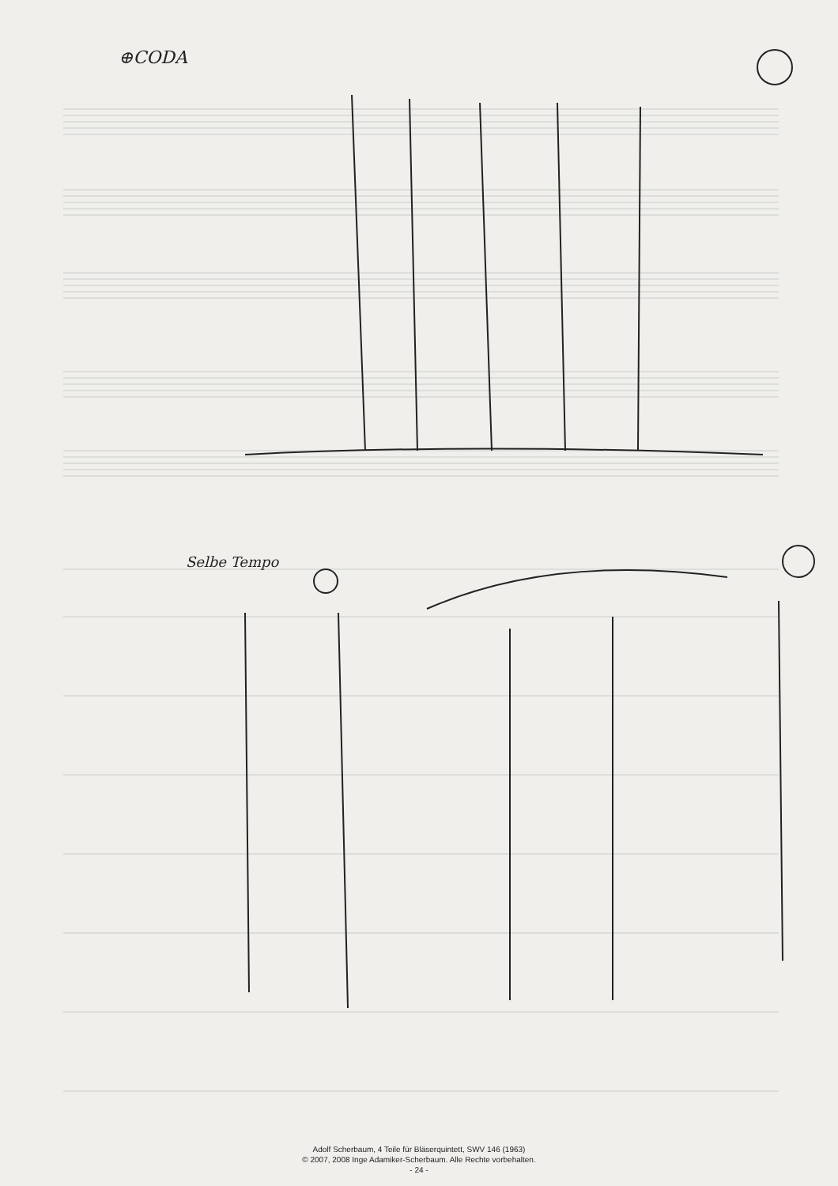⊕CODA
Selbe Tempo
Adolf Scherbaum, 4 Teile für Bläserquintett, SWV 146 (1963)
© 2007, 2008 Inge Adamiker-Scherbaum. Alle Rechte vorbehalten.
- 24 -